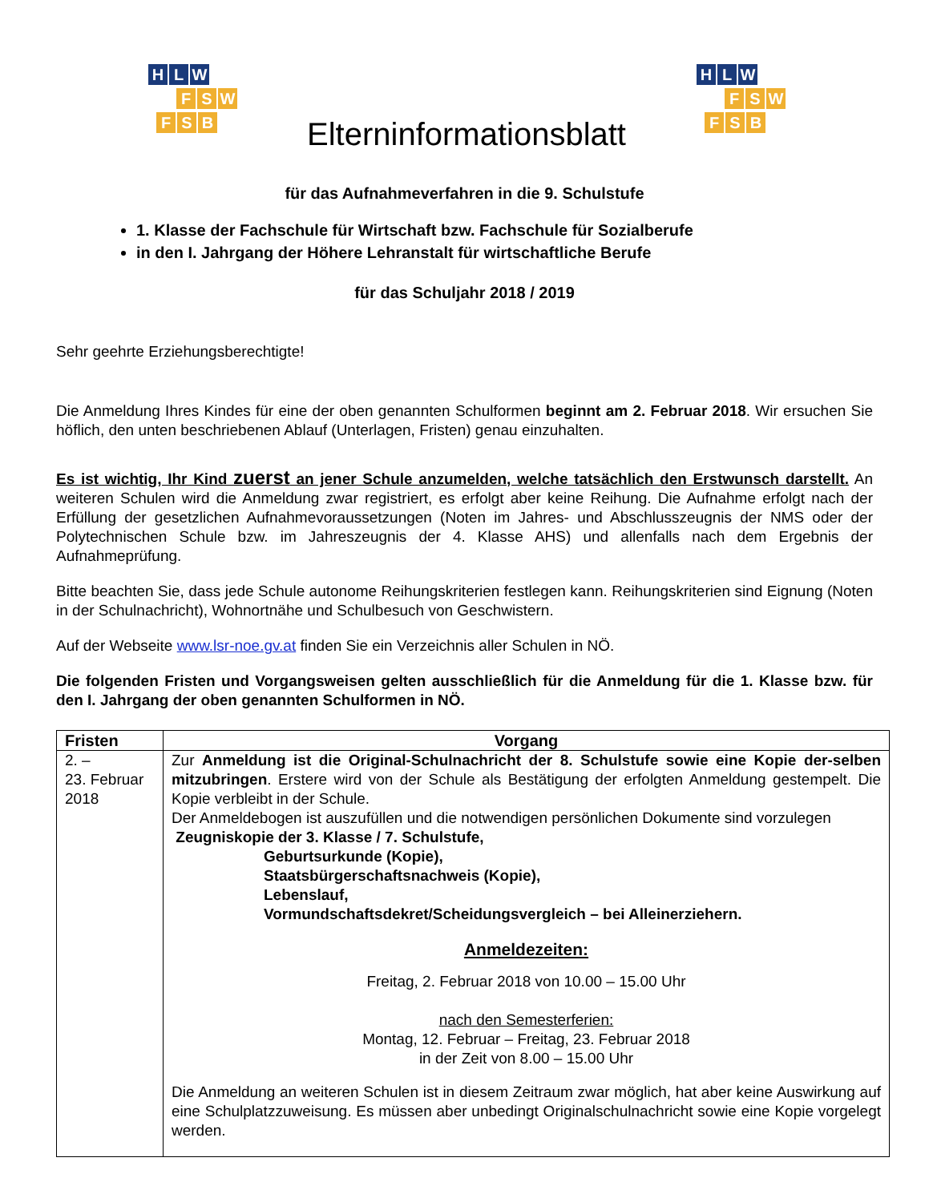H L W
F S W
F S B
Elterninformationsblatt
H L W
F S W
F S B
für das Aufnahmeverfahren in die 9. Schulstufe
1. Klasse der Fachschule für Wirtschaft bzw. Fachschule für Sozialberufe
in den I. Jahrgang der Höhere Lehranstalt für wirtschaftliche Berufe
für das Schuljahr 2018 / 2019
Sehr geehrte Erziehungsberechtigte!
Die Anmeldung Ihres Kindes für eine der oben genannten Schulformen beginnt am 2. Februar 2018. Wir ersuchen Sie höflich, den unten beschriebenen Ablauf (Unterlagen, Fristen) genau einzuhalten.
Es ist wichtig, Ihr Kind zuerst an jener Schule anzumelden, welche tatsächlich den Erstwunsch darstellt. An weiteren Schulen wird die Anmeldung zwar registriert, es erfolgt aber keine Reihung. Die Aufnahme erfolgt nach der Erfüllung der gesetzlichen Aufnahmevoraussetzungen (Noten im Jahres- und Abschlusszeugnis der NMS oder der Polytechnischen Schule bzw. im Jahreszeugnis der 4. Klasse AHS) und allenfalls nach dem Ergebnis der Aufnahmeprüfung.
Bitte beachten Sie, dass jede Schule autonome Reihungskriterien festlegen kann. Reihungskriterien sind Eignung (Noten in der Schulnachricht), Wohnortnähe und Schulbesuch von Geschwistern.
Auf der Webseite www.lsr-noe.gv.at finden Sie ein Verzeichnis aller Schulen in NÖ.
Die folgenden Fristen und Vorgangsweisen gelten ausschließlich für die Anmeldung für die 1. Klasse bzw. für den I. Jahrgang der oben genannten Schulformen in NÖ.
| Fristen | Vorgang |
| --- | --- |
| 2. – 23. Februar 2018 | Zur Anmeldung ist die Original-Schulnachricht der 8. Schulstufe sowie eine Kopie der-selben mitzubringen . Erstere wird von der Schule als Bestätigung der erfolgten Anmeldung gestempelt. Die Kopie verbleibt in der Schule. Der Anmeldebogen ist auszufüllen und die notwendigen persönlichen Dokumente sind vorzulegen Zeugniskopie der 3. Klasse / 7. Schulstufe, Geburtsurkunde (Kopie), Staatsbürgerschaftsnachweis (Kopie), Lebenslauf, Vormundschaftsdekret/Scheidungsvergleich – bei Alleinerziehern. Anmeldezeiten: Freitag, 2. Februar 2018 von 10.00 – 15.00 Uhr nach den Semesterferien: Montag, 12. Februar – Freitag, 23. Februar 2018 in der Zeit von 8.00 – 15.00 Uhr Die Anmeldung an weiteren Schulen ist in diesem Zeitraum zwar möglich, hat aber keine Auswirkung auf eine Schulplatzzuweisung. Es müssen aber unbedingt Originalschulnachricht sowie eine Kopie vorgelegt werden. |